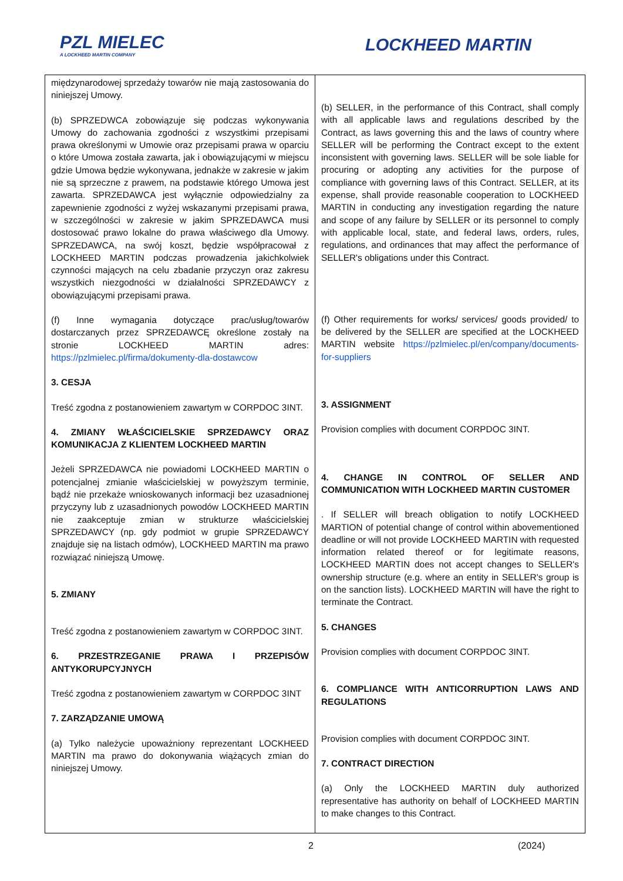PZL MIELEC
A LOCKHEED MARTIN COMPANY
LOCKHEED MARTIN
| międzynarodowej sprzedaży towarów nie mają zastosowania do niniejszej Umowy. (b) SPRZEDWCA zobowiązuje się podczas wykonywania Umowy do zachowania zgodności z wszystkimi przepisami prawa określonymi w Umowie oraz przepisami prawa w oparciu o które Umowa została zawarta, jak i obowiązującymi w miejscu gdzie Umowa będzie wykonywana, jednakże w zakresie w jakim nie są sprzeczne z prawem, na podstawie którego Umowa jest zawarta. SPRZEDAWCA jest wyłącznie odpowiedzialny za zapewnienie zgodności z wyżej wskazanymi przepisami prawa, w szczególności w zakresie w jakim SPRZEDAWCA musi dostosować prawo lokalne do prawa właściwego dla Umowy. SPRZEDAWCA, na swój koszt, będzie współpracował z LOCKHEED MARTIN podczas prowadzenia jakichkolwiek czynności mających na celu zbadanie przyczyn oraz zakresu wszystkich niezgodności w działalności SPRZEDAWCY z obowiązującymi przepisami prawa. (f) Inne wymagania dotyczące prac/usług/towarów dostarczanych przez SPRZEDAWCĘ określone zostały na stronie LOCKHEED MARTIN adres: https://pzlmielec.pl/firma/dokumenty-dla-dostawcow 3. CESJA Treść zgodna z postanowieniem zawartym w CORPDOC 3INT. 4. ZMIANY WŁAŚCICIELSKIE SPRZEDAWCY ORAZ KOMUNIKACJA Z KLIENTEM LOCKHEED MARTIN Jeżeli SPRZEDAWCA nie powiadomi LOCKHEED MARTIN o potencjalnej zmianie właścicielskiej w powyższym terminie, bądź nie przekaże wnioskowanych informacji bez uzasadnionej przyczyny lub z uzasadnionych powodów LOCKHEED MARTIN nie zaakceptuje zmian w strukturze właścicielskiej SPRZEDAWCY (np. gdy podmiot w grupie SPRZEDAWCY znajduje się na listach odmów), LOCKHEED MARTIN ma prawo rozwiązać niniejszą Umowę. 5. ZMIANY Treść zgodna z postanowieniem zawartym w CORPDOC 3INT. 6. PRZESTRZEGANIE PRAWA I PRZEPISÓW ANTYKORUPCYJNYCH Treść zgodna z postanowieniem zawartym w CORPDOC 3INT 7. ZARZĄDZANIE UMOWĄ (a) Tylko należycie upoważniony reprezentant LOCKHEED MARTIN ma prawo do dokonywania wiążących zmian do niniejszej Umowy. | (b) SELLER, in the performance of this Contract, shall comply with all applicable laws and regulations described by the Contract, as laws governing this and the laws of country where SELLER will be performing the Contract except to the extent inconsistent with governing laws. SELLER will be sole liable for procuring or adopting any activities for the purpose of compliance with governing laws of this Contract. SELLER, at its expense, shall provide reasonable cooperation to LOCKHEED MARTIN in conducting any investigation regarding the nature and scope of any failure by SELLER or its personnel to comply with applicable local, state, and federal laws, orders, rules, regulations, and ordinances that may affect the performance of SELLER's obligations under this Contract. (f) Other requirements for works/ services/ goods provided/ to be delivered by the SELLER are specified at the LOCKHEED MARTIN website https://pzlmielec.pl/en/company/documents-for-suppliers 3. ASSIGNMENT Provision complies with document CORPDOC 3INT. 4. CHANGE IN CONTROL OF SELLER AND COMMUNICATION WITH LOCKHEED MARTIN CUSTOMER . If SELLER will breach obligation to notify LOCKHEED MARTION of potential change of control within abovementioned deadline or will not provide LOCKHEED MARTIN with requested information related thereof or for legitimate reasons, LOCKHEED MARTIN does not accept changes to SELLER's ownership structure (e.g. where an entity in SELLER's group is on the sanction lists). LOCKHEED MARTIN will have the right to terminate the Contract. 5. CHANGES Provision complies with document CORPDOC 3INT. 6. COMPLIANCE WITH ANTICORRUPTION LAWS AND REGULATIONS Provision complies with document CORPDOC 3INT. 7. CONTRACT DIRECTION (a) Only the LOCKHEED MARTIN duly authorized representative has authority on behalf of LOCKHEED MARTIN to make changes to this Contract. |
2 (2024)